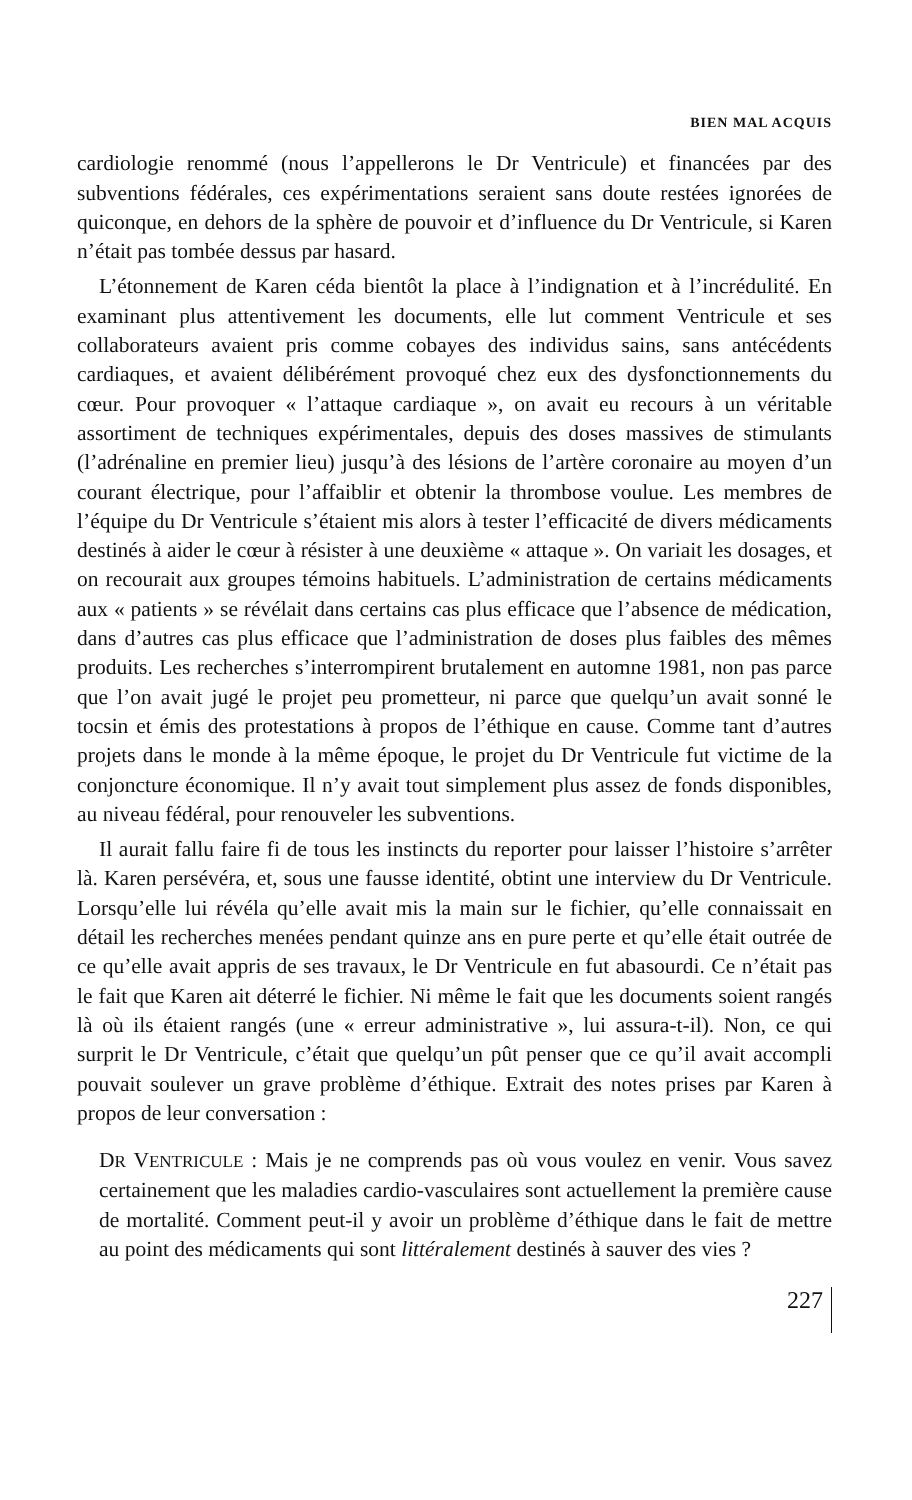BIEN MAL ACQUIS
cardiologie renommé (nous l’appellerons le Dr Ventricule) et financées par des subventions fédérales, ces expérimentations seraient sans doute restées ignorées de quiconque, en dehors de la sphère de pouvoir et d’influence du Dr Ventricule, si Karen n’était pas tombée dessus par hasard.
L’étonnement de Karen céda bientôt la place à l’indignation et à l’incrédulité. En examinant plus attentivement les documents, elle lut comment Ventricule et ses collaborateurs avaient pris comme cobayes des individus sains, sans antécédents cardiaques, et avaient délibérément provoqué chez eux des dysfonctionnements du cœur. Pour provoquer « l’attaque cardiaque », on avait eu recours à un véritable assortiment de techniques expérimentales, depuis des doses massives de stimulants (l’adrénaline en premier lieu) jusqu’à des lésions de l’artère coronaire au moyen d’un courant électrique, pour l’affaiblir et obtenir la thrombose voulue. Les membres de l’équipe du Dr Ventricule s’étaient mis alors à tester l’efficacité de divers médicaments destinés à aider le cœur à résister à une deuxième « attaque ». On variait les dosages, et on recourait aux groupes témoins habituels. L’administration de certains médicaments aux « patients » se révélait dans certains cas plus efficace que l’absence de médication, dans d’autres cas plus efficace que l’administration de doses plus faibles des mêmes produits. Les recherches s’interrompirent brutalement en automne 1981, non pas parce que l’on avait jugé le projet peu prometteur, ni parce que quelqu’un avait sonné le tocsin et émis des protestations à propos de l’éthique en cause. Comme tant d’autres projets dans le monde à la même époque, le projet du Dr Ventricule fut victime de la conjoncture économique. Il n’y avait tout simplement plus assez de fonds disponibles, au niveau fédéral, pour renouveler les subventions.
Il aurait fallu faire fi de tous les instincts du reporter pour laisser l’histoire s’arrêter là. Karen persévéra, et, sous une fausse identité, obtint une interview du Dr Ventricule. Lorsqu’elle lui révéla qu’elle avait mis la main sur le fichier, qu’elle connaissait en détail les recherches menées pendant quinze ans en pure perte et qu’elle était outrée de ce qu’elle avait appris de ses travaux, le Dr Ventricule en fut abasourdi. Ce n’était pas le fait que Karen ait déterré le fichier. Ni même le fait que les documents soient rangés là où ils étaient rangés (une « erreur administrative », lui assura-t-il). Non, ce qui surprit le Dr Ventricule, c’était que quelqu’un pût penser que ce qu’il avait accompli pouvait soulever un grave problème d’éthique. Extrait des notes prises par Karen à propos de leur conversation :
DR VENTRICULE : Mais je ne comprends pas où vous voulez en venir. Vous savez certainement que les maladies cardio-vasculaires sont actuellement la première cause de mortalité. Comment peut-il y avoir un problème d’éthique dans le fait de mettre au point des médicaments qui sont littéralement destinés à sauver des vies ?
227